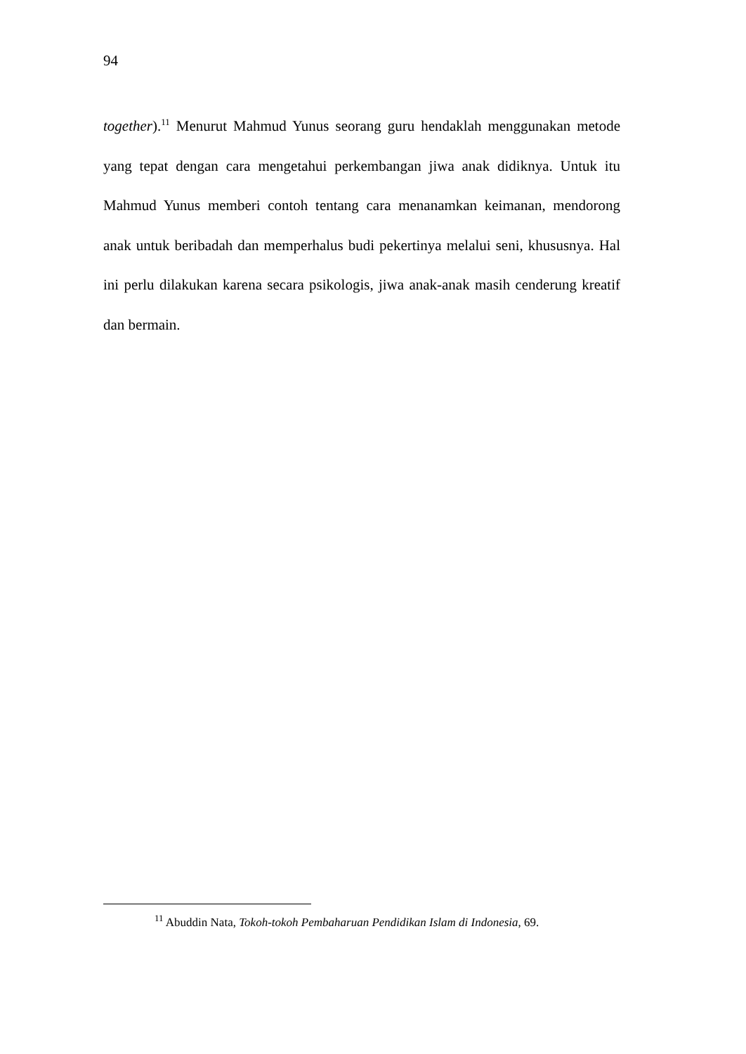94
together).<sup>11</sup> Menurut Mahmud Yunus seorang guru hendaklah menggunakan metode yang tepat dengan cara mengetahui perkembangan jiwa anak didiknya. Untuk itu Mahmud Yunus memberi contoh tentang cara menanamkan keimanan, mendorong anak untuk beribadah dan memperhalus budi pekertinya melalui seni, khususnya. Hal ini perlu dilakukan karena secara psikologis, jiwa anak-anak masih cenderung kreatif dan bermain.
<sup>11</sup> Abuddin Nata, Tokoh-tokoh Pembaharuan Pendidikan Islam di Indonesia, 69.